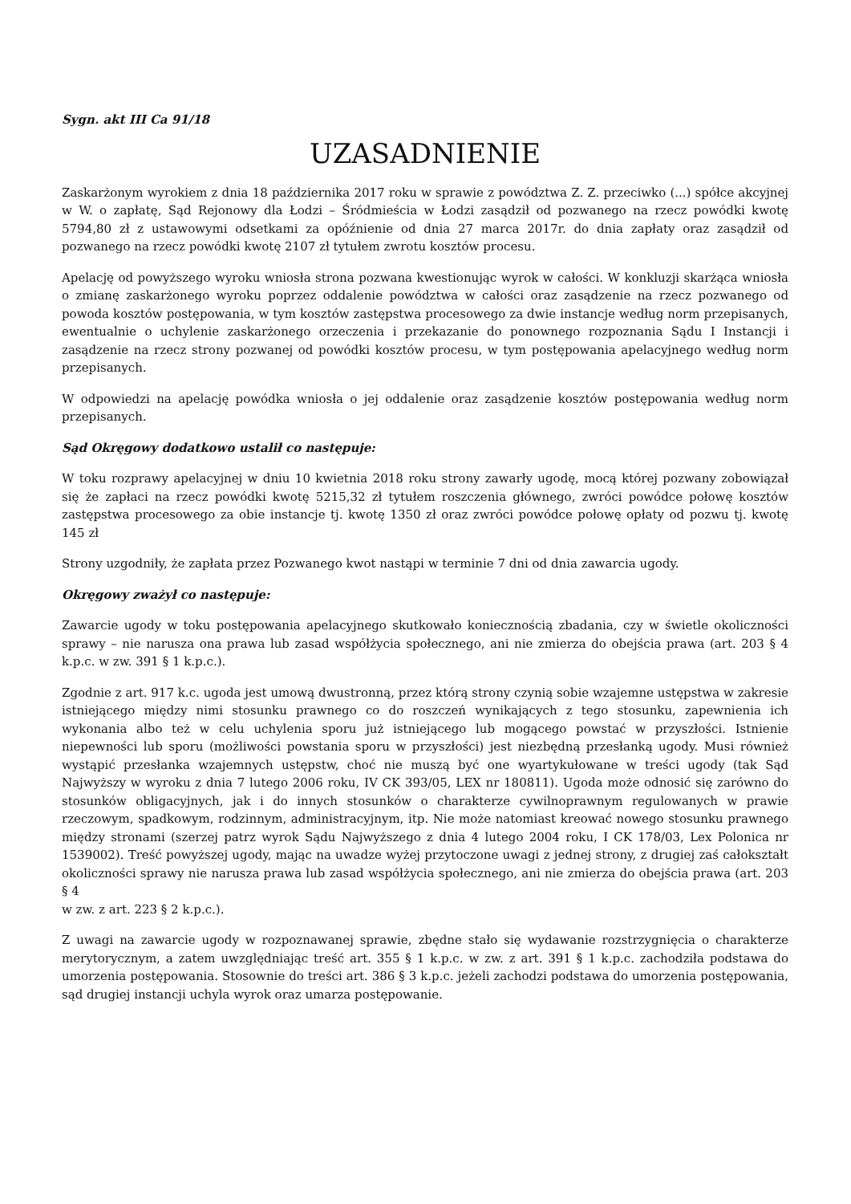Sygn. akt III Ca 91/18
UZASADNIENIE
Zaskarżonym wyrokiem z dnia 18 października 2017 roku w sprawie z powództwa Z. Z. przeciwko (...) spółce akcyjnej w W. o zapłatę, Sąd Rejonowy dla Łodzi – Śródmieścia w Łodzi zasądził od pozwanego na rzecz powódki kwotę 5794,80 zł z ustawowymi odsetkami za opóźnienie od dnia 27 marca 2017r. do dnia zapłaty oraz zasądził od pozwanego na rzecz powódki kwotę 2107 zł tytułem zwrotu kosztów procesu.
Apelację od powyższego wyroku wniosła strona pozwana kwestionując wyrok w całości. W konkluzji skarżąca wniosła o zmianę zaskarżonego wyroku poprzez oddalenie powództwa w całości oraz zasądzenie na rzecz pozwanego od powoda kosztów postępowania, w tym kosztów zastępstwa procesowego za dwie instancje według norm przepisanych, ewentualnie o uchylenie zaskarżonego orzeczenia i przekazanie do ponownego rozpoznania Sądu I Instancji i zasądzenie na rzecz strony pozwanej od powódki kosztów procesu, w tym postępowania apelacyjnego według norm przepisanych.
W odpowiedzi na apelację powódka wniosła o jej oddalenie oraz zasądzenie kosztów postępowania według norm przepisanych.
Sąd Okręgowy dodatkowo ustalił co następuje:
W toku rozprawy apelacyjnej w dniu 10 kwietnia 2018 roku strony zawarły ugodę, mocą której pozwany zobowiązał się że zapłaci na rzecz powódki kwotę 5215,32 zł tytułem roszczenia głównego, zwróci powódce połowę kosztów zastępstwa procesowego za obie instancje tj. kwotę 1350 zł oraz zwróci powódce połowę opłaty od pozwu tj. kwotę 145 zł
Strony uzgodniły, że zapłata przez Pozwanego kwot nastąpi w terminie 7 dni od dnia zawarcia ugody.
Okręgowy zważył co następuje:
Zawarcie ugody w toku postępowania apelacyjnego skutkowało koniecznością zbadania, czy w świetle okoliczności sprawy – nie narusza ona prawa lub zasad współżycia społecznego, ani nie zmierza do obejścia prawa (art. 203 § 4 k.p.c. w zw. 391 § 1 k.p.c.).
Zgodnie z art. 917 k.c. ugoda jest umową dwustronną, przez którą strony czynią sobie wzajemne ustępstwa w zakresie istniejącego między nimi stosunku prawnego co do roszczeń wynikających z tego stosunku, zapewnienia ich wykonania albo też w celu uchylenia sporu już istniejącego lub mogącego powstać w przyszłości. Istnienie niepewności lub sporu (możliwości powstania sporu w przyszłości) jest niezbędną przesłanką ugody. Musi również wystąpić przesłanka wzajemnych ustępstw, choć nie muszą być one wyartykułowane w treści ugody (tak Sąd Najwyższy w wyroku z dnia 7 lutego 2006 roku, IV CK 393/05, LEX nr 180811). Ugoda może odnosić się zarówno do stosunków obligacyjnych, jak i do innych stosunków o charakterze cywilnoprawnym regulowanych w prawie rzeczowym, spadkowym, rodzinnym, administracyjnym, itp. Nie może natomiast kreować nowego stosunku prawnego między stronami (szerzej patrz wyrok Sądu Najwyższego z dnia 4 lutego 2004 roku, I CK 178/03, Lex Polonica nr 1539002). Treść powyższej ugody, mając na uwadze wyżej przytoczone uwagi z jednej strony, z drugiej zaś całokształt okoliczności sprawy nie narusza prawa lub zasad współżycia społecznego, ani nie zmierza do obejścia prawa (art. 203 § 4
w zw. z art. 223 § 2 k.p.c.).
Z uwagi na zawarcie ugody w rozpoznawanej sprawie, zbędne stało się wydawanie rozstrzygnięcia o charakterze merytorycznym, a zatem uwzględniając treść art. 355 § 1 k.p.c. w zw. z art. 391 § 1 k.p.c. zachodziła podstawa do umorzenia postępowania. Stosownie do treści art. 386 § 3 k.p.c. jeżeli zachodzi podstawa do umorzenia postępowania, sąd drugiej instancji uchyla wyrok oraz umarza postępowanie.